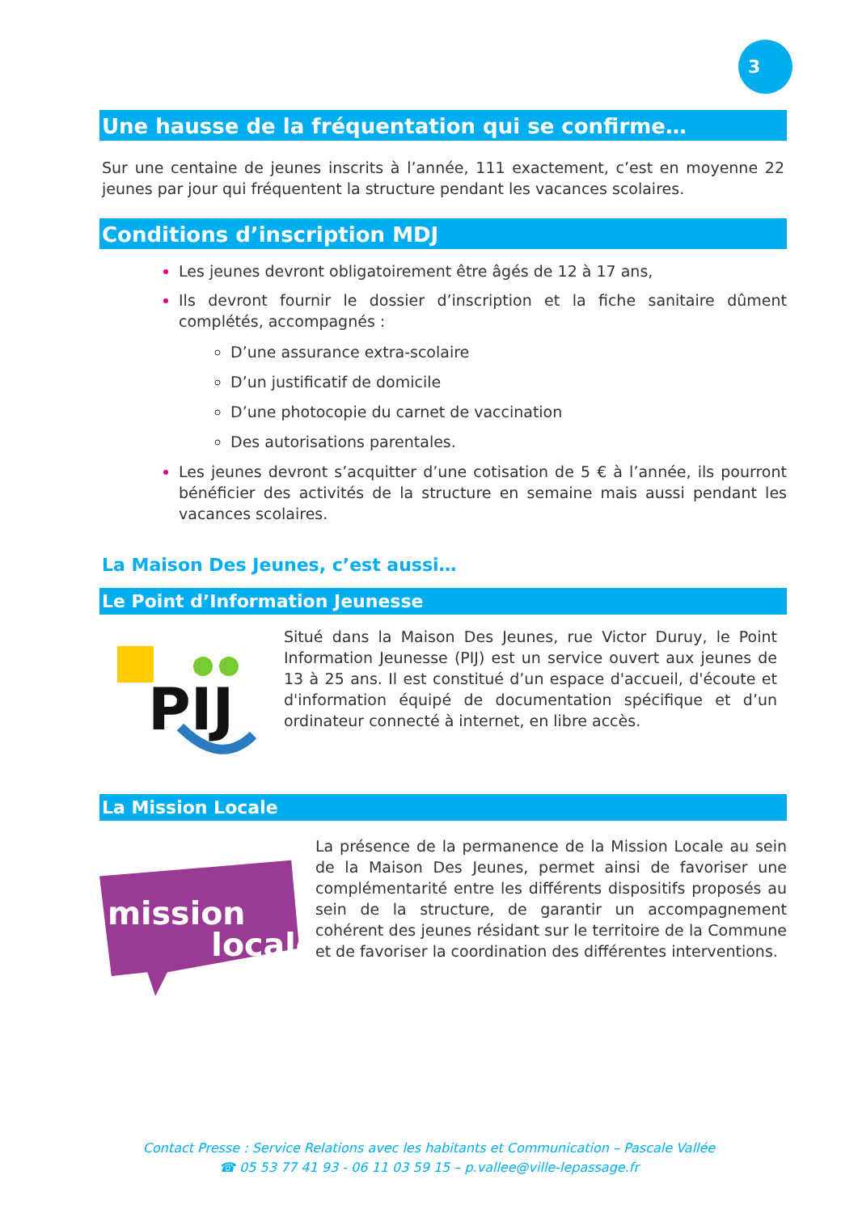3
Une hausse de la fréquentation qui se confirme…
Sur une centaine de jeunes inscrits à l’année, 111 exactement, c’est en moyenne 22 jeunes par jour qui fréquentent la structure pendant les vacances scolaires.
Conditions d’inscription MDJ
Les jeunes devront obligatoirement être âgés de 12 à 17 ans,
Ils devront fournir le dossier d’inscription et la fiche sanitaire dûment complétés, accompagnés :
D’une assurance extra-scolaire
D’un justificatif de domicile
D’une photocopie du carnet de vaccination
Des autorisations parentales.
Les jeunes devront s’acquitter d’une cotisation de 5 € à l’année, ils pourront bénéficier des activités de la structure en semaine mais aussi pendant les vacances scolaires.
La Maison Des Jeunes, c’est aussi…
Le Point d’Information Jeunesse
PIJ
Situé dans la Maison Des Jeunes, rue Victor Duruy, le Point Information Jeunesse (PIJ) est un service ouvert aux jeunes de 13 à 25 ans. Il est constitué d’un espace d'accueil, d'écoute et d'information équipé de documentation spécifique et d’un ordinateur connecté à internet, en libre accès.
La Mission Locale
mission
locale
La présence de la permanence de la Mission Locale au sein de la Maison Des Jeunes, permet ainsi de favoriser une complémentarité entre les différents dispositifs proposés au sein de la structure, de garantir un accompagnement cohérent des jeunes résidant sur le territoire de la Commune et de favoriser la coordination des différentes interventions.
Contact Presse : Service Relations avec les habitants et Communication – Pascale Vallée
☎ 05 53 77 41 93 - 06 11 03 59 15 – p.vallee@ville-lepassage.fr